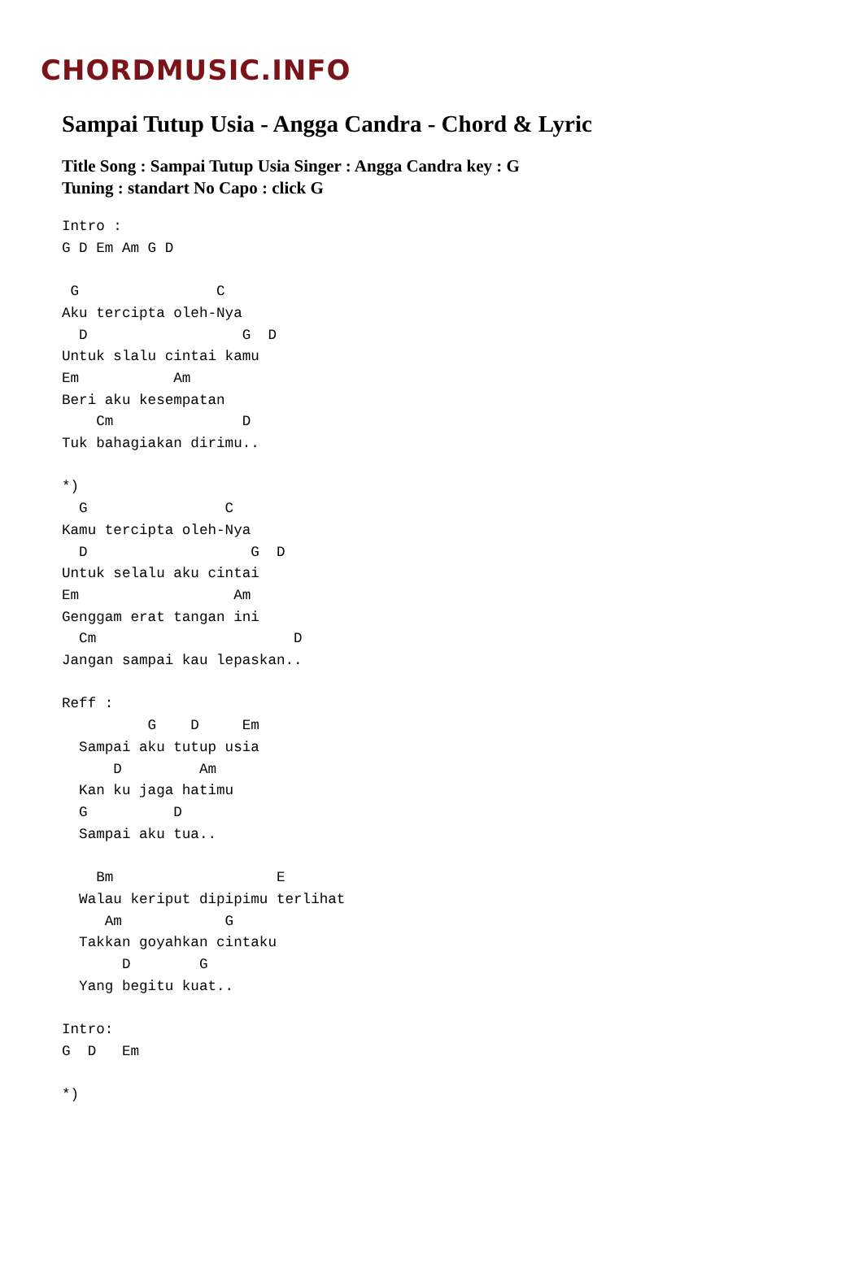CHORDMUSIC.INFO
Sampai Tutup Usia - Angga Candra - Chord & Lyric
Title Song : Sampai Tutup Usia Singer : Angga Candra key : G
Tuning : standart No Capo : click G
Intro :
G D Em Am G D

 G                C
Aku tercipta oleh-Nya
  D                  G  D
Untuk slalu cintai kamu
Em           Am
Beri aku kesempatan
    Cm               D
Tuk bahagiakan dirimu..

*)
  G                C
Kamu tercipta oleh-Nya
  D                   G  D
Untuk selalu aku cintai
Em                  Am
Genggam erat tangan ini
  Cm                       D
Jangan sampai kau lepaskan..

Reff :
          G    D     Em
  Sampai aku tutup usia
      D         Am
  Kan ku jaga hatimu
  G          D
  Sampai aku tua..

    Bm                   E
  Walau keriput dipipimu terlihat
     Am            G
  Takkan goyahkan cintaku
       D        G
  Yang begitu kuat..

Intro:
G  D   Em

*)